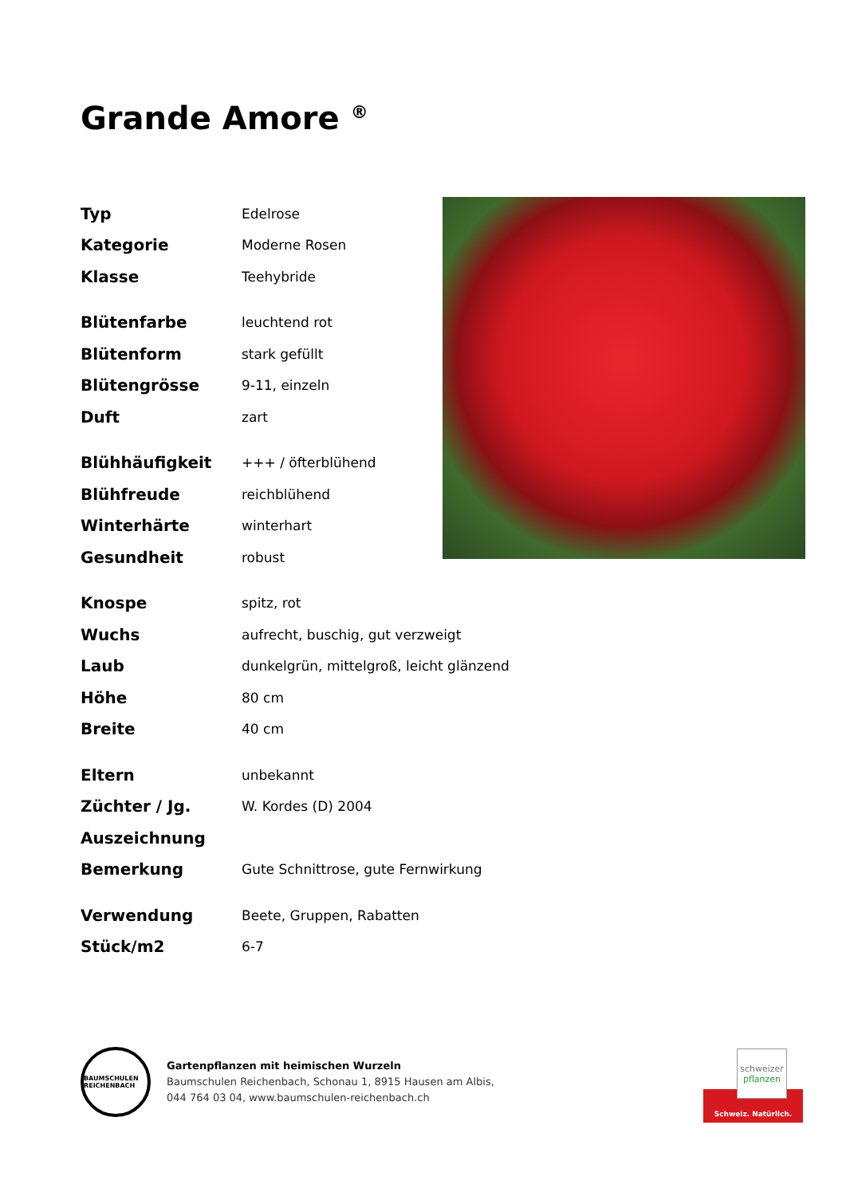Grande Amore <sup>®</sup>
| Typ | Edelrose |
| Kategorie | Moderne Rosen |
| Klasse | Teehybride |
| Blütenfarbe | leuchtend rot |
| Blütenform | stark gefüllt |
| Blütengrösse | 9-11, einzeln |
| Duft | zart |
| Blühhäufigkeit | +++ / öfterblühend |
| Blühfreude | reichblühend |
| Winterhärte | winterhart |
| Gesundheit | robust |
| Knospe | spitz, rot |
| Wuchs | aufrecht, buschig, gut verzweigt |
| Laub | dunkelgrün, mittelgroß, leicht glänzend |
| Höhe | 80 cm |
| Breite | 40 cm |
| Eltern | unbekannt |
| Züchter / Jg. | W. Kordes (D) 2004 |
| Auszeichnung | |
| Bemerkung | Gute Schnittrose, gute Fernwirkung |
| Verwendung | Beete, Gruppen, Rabatten |
| Stück/m2 | 6-7 |
BAUMSCHULEN REICHENBACH
Gartenpflanzen mit heimischen Wurzeln
Baumschulen Reichenbach, Schonau 1, 8915 Hausen am Albis,
044 764 03 04, www.baumschulen-reichenbach.ch
Schweiz. Natürlich.
schweizer
pflanzen